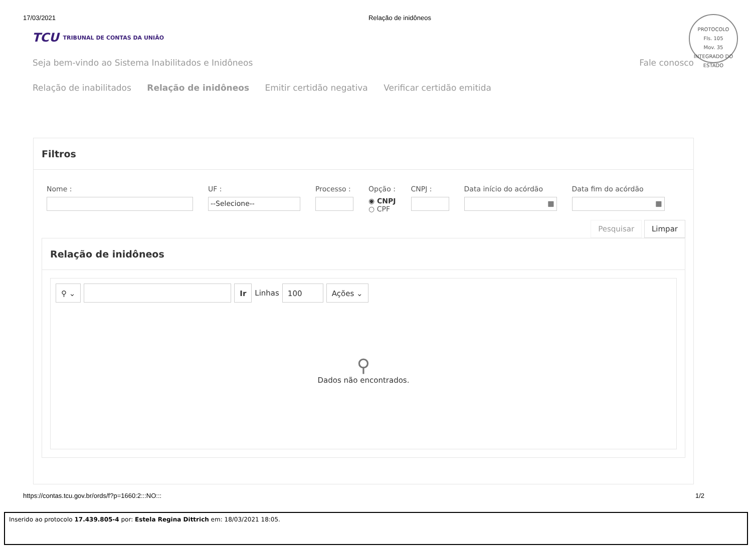17/03/2021 Relação de inidôneos
PROTOCOLO
Fls. 105
Mov. 35
INTEGRADO DO ESTADO
TCU TRIBUNAL DE CONTAS DA UNIÃO
Seja bem-vindo ao Sistema Inabilitados e Inidôneos Fale conosco
Relação de inabilitados Relação de inidôneos Emitir certidão negativa Verificar certidão emitida
Filtros
Nome : UF :
--Selecione--
Processo : Opção :
◉ CNPJ
○ CPF
CNPJ : Data início do acórdão
▦
Data fim do acórdão
▦
Pesquisar Limpar
Relação de inidôneos
⚲ ⌄ Ir
Linhas
100 Ações ⌄
⚲
Dados não encontrados.
https://contas.tcu.gov.br/ords/f?p=1660:2:::NO::: 1/2
Inserido ao protocolo 17.439.805-4 por: Estela Regina Dittrich em: 18/03/2021 18:05.